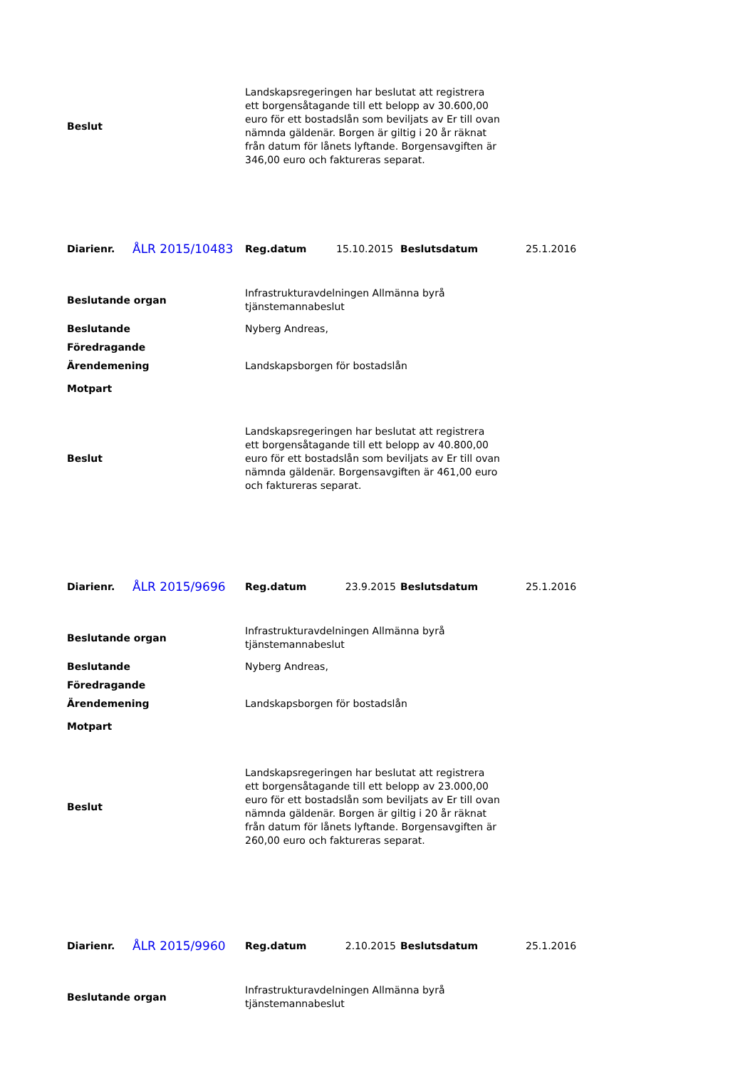| Beslut | Landskapsregeringen har beslutat att registrera ett borgensåtagande till ett belopp av 30.600,00 euro för ett bostadslån som beviljats av Er till ovan nämnda gäldenär. Borgen är giltig i 20 år räknat från datum för lånets lyftande. Borgensavgiften är 346,00 euro och faktureras separat. |
| Diarienr. | ÅLR 2015/10483 | Reg.datum | 15.10.2015 | Beslutsdatum | 25.1.2016 |
| Beslutande organ | Infrastrukturavdelningen Allmänna byrå tjänstemannabeslut |
| Beslutande | Nyberg Andreas, |
| Föredragande | |
| Ärendemening | Landskapsborgen för bostadslån |
| Motpart | |
| Beslut | Landskapsregeringen har beslutat att registrera ett borgensåtagande till ett belopp av 40.800,00 euro för ett bostadslån som beviljats av Er till ovan nämnda gäldenär. Borgensavgiften är 461,00 euro och faktureras separat. |
| Diarienr. | ÅLR 2015/9696 | Reg.datum | 23.9.2015 | Beslutsdatum | 25.1.2016 |
| Beslutande organ | Infrastrukturavdelningen Allmänna byrå tjänstemannabeslut |
| Beslutande | Nyberg Andreas, |
| Föredragande | |
| Ärendemening | Landskapsborgen för bostadslån |
| Motpart | |
| Beslut | Landskapsregeringen har beslutat att registrera ett borgensåtagande till ett belopp av 23.000,00 euro för ett bostadslån som beviljats av Er till ovan nämnda gäldenär. Borgen är giltig i 20 år räknat från datum för lånets lyftande. Borgensavgiften är 260,00 euro och faktureras separat. |
| Diarienr. | ÅLR 2015/9960 | Reg.datum | 2.10.2015 | Beslutsdatum | 25.1.2016 |
| Beslutande organ | Infrastrukturavdelningen Allmänna byrå tjänstemannabeslut |